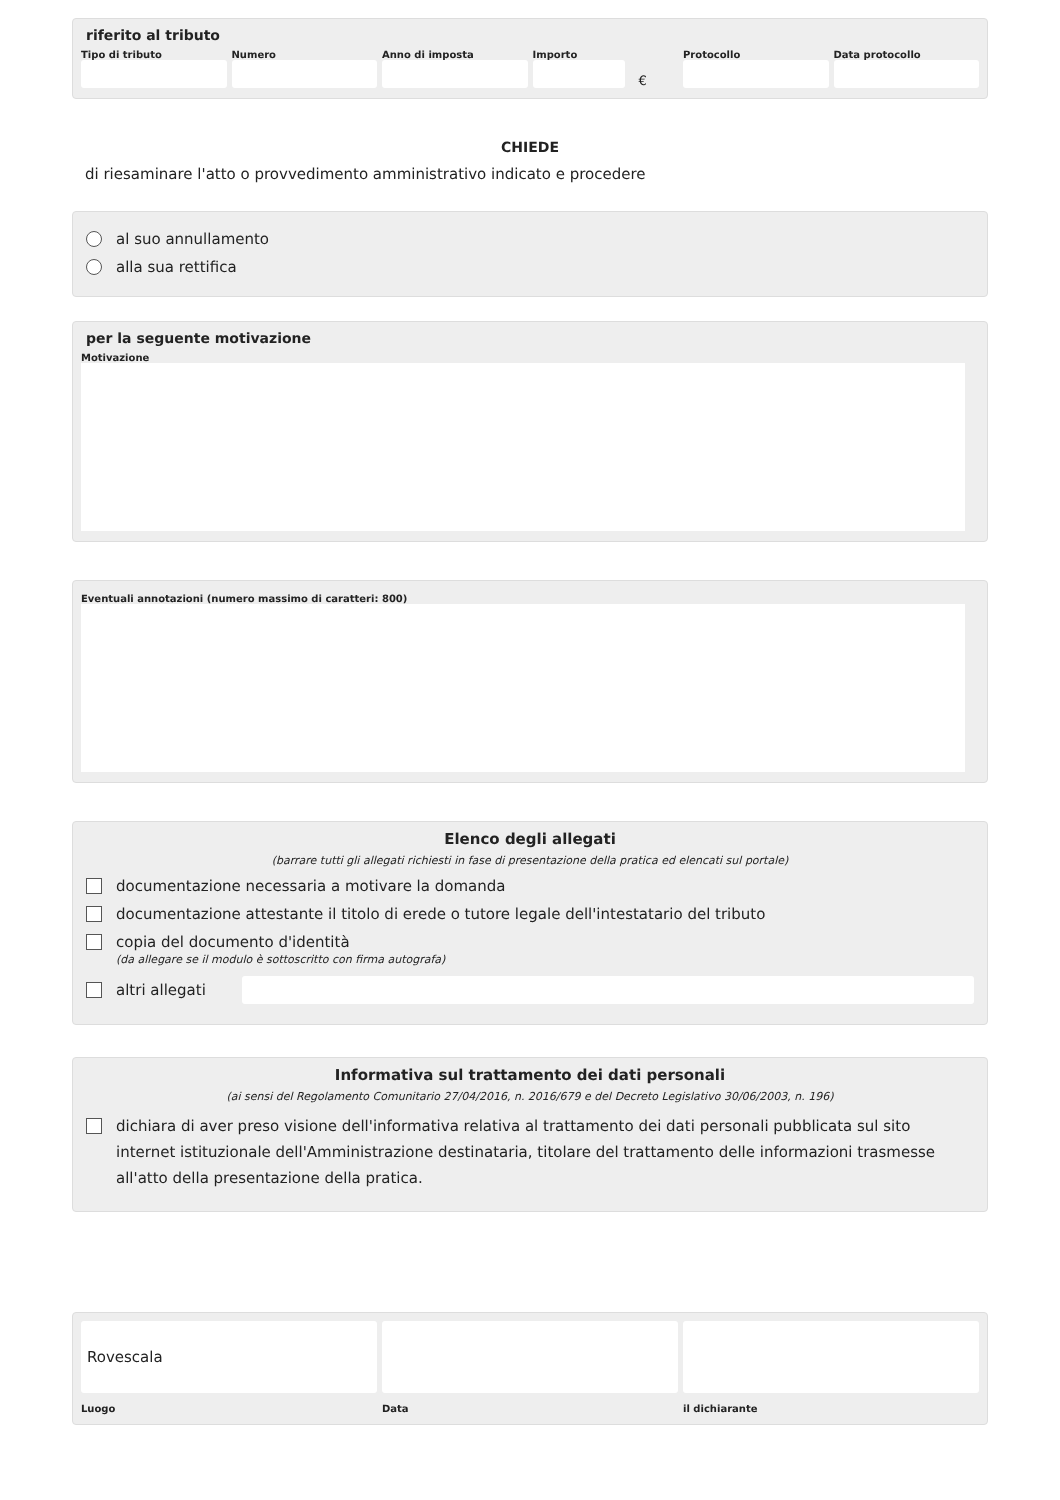riferito al tributo
Tipo di tributo Numero Anno di imposta Importo
€
Protocollo Data protocollo
CHIEDE
di riesaminare l'atto o provvedimento amministrativo indicato e procedere
al suo annullamento
alla sua rettifica
per la seguente motivazione
Motivazione
Eventuali annotazioni (numero massimo di caratteri: 800)
Elenco degli allegati
(barrare tutti gli allegati richiesti in fase di presentazione della pratica ed elencati sul portale)
documentazione necessaria a motivare la domanda
documentazione attestante il titolo di erede o tutore legale dell'intestatario del tributo
copia del documento d'identità
(da allegare se il modulo è sottoscritto con firma autografa)
altri allegati
Informativa sul trattamento dei dati personali
(ai sensi del Regolamento Comunitario 27/04/2016, n. 2016/679 e del Decreto Legislativo 30/06/2003, n. 196)
dichiara di aver preso visione dell'informativa relativa al trattamento dei dati personali pubblicata sul sito internet istituzionale dell'Amministrazione destinataria, titolare del trattamento delle informazioni trasmesse all'atto della presentazione della pratica.
Rovescala
Luogo
Data il dichiarante